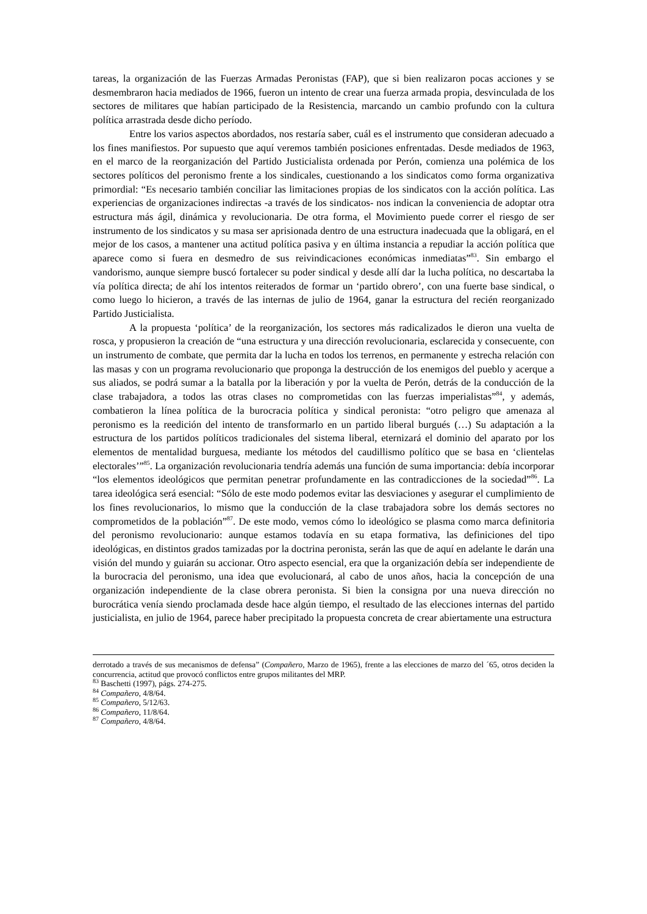tareas, la organización de las Fuerzas Armadas Peronistas (FAP), que si bien realizaron pocas acciones y se desmembraron hacia mediados de 1966, fueron un intento de crear una fuerza armada propia, desvinculada de los sectores de militares que habían participado de la Resistencia, marcando un cambio profundo con la cultura política arrastrada desde dicho período.
Entre los varios aspectos abordados, nos restaría saber, cuál es el instrumento que consideran adecuado a los fines manifiestos. Por supuesto que aquí veremos también posiciones enfrentadas. Desde mediados de 1963, en el marco de la reorganización del Partido Justicialista ordenada por Perón, comienza una polémica de los sectores políticos del peronismo frente a los sindicales, cuestionando a los sindicatos como forma organizativa primordial: “Es necesario también conciliar las limitaciones propias de los sindicatos con la acción política. Las experiencias de organizaciones indirectas -a través de los sindicatos- nos indican la conveniencia de adoptar otra estructura más ágil, dinámica y revolucionaria. De otra forma, el Movimiento puede correr el riesgo de ser instrumento de los sindicatos y su masa ser aprisionada dentro de una estructura inadecuada que la obligará, en el mejor de los casos, a mantener una actitud política pasiva y en última instancia a repudiar la acción política que aparece como si fuera en desmedro de sus reivindicaciones económicas inmediatas”<sup>83</sup>. Sin embargo el vandorismo, aunque siempre buscó fortalecer su poder sindical y desde allí dar la lucha política, no descartaba la vía política directa; de ahí los intentos reiterados de formar un ‘partido obrero’, con una fuerte base sindical, o como luego lo hicieron, a través de las internas de julio de 1964, ganar la estructura del recién reorganizado Partido Justicialista.
A la propuesta ‘política’ de la reorganización, los sectores más radicalizados le dieron una vuelta de rosca, y propusieron la creación de “una estructura y una dirección revolucionaria, esclarecida y consecuente, con un instrumento de combate, que permita dar la lucha en todos los terrenos, en permanente y estrecha relación con las masas y con un programa revolucionario que proponga la destrucción de los enemigos del pueblo y acerque a sus aliados, se podrá sumar a la batalla por la liberación y por la vuelta de Perón, detrás de la conducción de la clase trabajadora, a todos las otras clases no comprometidas con las fuerzas imperialistas”<sup>84</sup>, y además, combatieron la línea política de la burocracia política y sindical peronista: “otro peligro que amenaza al peronismo es la reedición del intento de transformarlo en un partido liberal burgués (…) Su adaptación a la estructura de los partidos políticos tradicionales del sistema liberal, eternizará el dominio del aparato por los elementos de mentalidad burguesa, mediante los métodos del caudillismo político que se basa en ‘clientelas electorales’”<sup>85</sup>. La organización revolucionaria tendría además una función de suma importancia: debía incorporar “los elementos ideológicos que permitan penetrar profundamente en las contradicciones de la sociedad”<sup>86</sup>. La tarea ideológica será esencial: “Sólo de este modo podemos evitar las desviaciones y asegurar el cumplimiento de los fines revolucionarios, lo mismo que la conducción de la clase trabajadora sobre los demás sectores no comprometidos de la población”<sup>87</sup>. De este modo, vemos cómo lo ideológico se plasma como marca definitoria del peronismo revolucionario: aunque estamos todavía en su etapa formativa, las definiciones del tipo ideológicas, en distintos grados tamizadas por la doctrina peronista, serán las que de aquí en adelante le darán una visión del mundo y guiarán su accionar. Otro aspecto esencial, era que la organización debía ser independiente de la burocracia del peronismo, una idea que evolucionará, al cabo de unos años, hacia la concepción de una organización independiente de la clase obrera peronista. Si bien la consigna por una nueva dirección no burocrática venía siendo proclamada desde hace algún tiempo, el resultado de las elecciones internas del partido justicialista, en julio de 1964, parece haber precipitado la propuesta concreta de crear abiertamente una estructura
derrotado a través de sus mecanismos de defensa” (Compañero, Marzo de 1965), frente a las elecciones de marzo del ´65, otros deciden la concurrencia, actitud que provocó conflictos entre grupos militantes del MRP.
<sup>83</sup> Baschetti (1997), págs. 274-275.
<sup>84</sup> Compañero, 4/8/64.
<sup>85</sup> Compañero, 5/12/63.
<sup>86</sup> Compañero, 11/8/64.
<sup>87</sup> Compañero, 4/8/64.